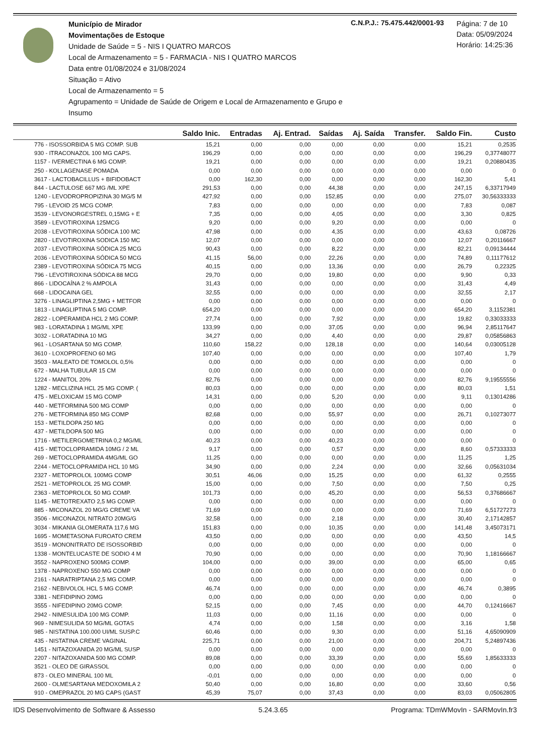Município de Mirador
Movimentações de Estoque
Unidade de Saúde = 5 - NIS I QUATRO MARCOS
Local de Armazenamento = 5 - FARMACIA - NIS I QUATRO MARCOS
Data entre 01/08/2024 e 31/08/2024
Situação = Ativo
Local de Armazenamento = 5
Agrupamento = Unidade de Saúde de Origem e Local de Armazenamento e Grupo e Insumo
C.N.P.J.: 75.475.442/0001-93
Página: 7 de 10
Data: 05/09/2024
Horário: 14:25:36
| | Saldo Inic. | Entradas | Aj. Entrad. | Saídas | Aj. Saída | Transfer. | Saldo Fin. | Custo |
| --- | --- | --- | --- | --- | --- | --- | --- | --- |
| 776 - ISOSSORBIDA 5 MG COMP. SUB | 15,21 | 0,00 | 0,00 | 0,00 | 0,00 | 0,00 | 15,21 | 0,2535 |
| 930 - ITRACONAZOL 100 MG CAPS. | 196,29 | 0,00 | 0,00 | 0,00 | 0,00 | 0,00 | 196,29 | 0,37748077 |
| 1157 - IVERMECTINA 6 MG COMP. | 19,21 | 0,00 | 0,00 | 0,00 | 0,00 | 0,00 | 19,21 | 0,20880435 |
| 250 - KOLLAGENASE POMADA | 0,00 | 0,00 | 0,00 | 0,00 | 0,00 | 0,00 | 0,00 | 0 |
| 3617 - LACTOBACILLUS + BIFIDOBACT | 0,00 | 162,30 | 0,00 | 0,00 | 0,00 | 0,00 | 162,30 | 5,41 |
| 844 - LACTULOSE 667 MG /ML XPE | 291,53 | 0,00 | 0,00 | 44,38 | 0,00 | 0,00 | 247,15 | 6,33717949 |
| 1240 - LEVODROPROPIZINA 30 MG/5 M | 427,92 | 0,00 | 0,00 | 152,85 | 0,00 | 0,00 | 275,07 | 30,56333333 |
| 795 - LEVOID 25 MCG COMP. | 7,83 | 0,00 | 0,00 | 0,00 | 0,00 | 0,00 | 7,83 | 0,087 |
| 3539 - LEVONORGESTREL 0,15MG + E | 7,35 | 0,00 | 0,00 | 4,05 | 0,00 | 0,00 | 3,30 | 0,825 |
| 3589 - LEVOTIROXINA 125MCG | 9,20 | 0,00 | 0,00 | 9,20 | 0,00 | 0,00 | 0,00 | 0 |
| 2038 - LEVOTIROXINA SÓDICA 100 MC | 47,98 | 0,00 | 0,00 | 4,35 | 0,00 | 0,00 | 43,63 | 0,08726 |
| 2820 - LEVOTIROXINA SODICA 150 MC | 12,07 | 0,00 | 0,00 | 0,00 | 0,00 | 0,00 | 12,07 | 0,20116667 |
| 2037 - LEVOTIROXINA SÓDICA 25 MCG | 90,43 | 0,00 | 0,00 | 8,22 | 0,00 | 0,00 | 82,21 | 0,09134444 |
| 2036 - LEVOTIROXINA SÓDICA 50 MCG | 41,15 | 56,00 | 0,00 | 22,26 | 0,00 | 0,00 | 74,89 | 0,11177612 |
| 2389 - LEVOTIROXINA SÓDICA 75 MCG | 40,15 | 0,00 | 0,00 | 13,36 | 0,00 | 0,00 | 26,79 | 0,22325 |
| 796 - LEVOTIROXINA SÓDICA 88 MCG | 29,70 | 0,00 | 0,00 | 19,80 | 0,00 | 0,00 | 9,90 | 0,33 |
| 866 - LIDOCAÍNA 2 % AMPOLA | 31,43 | 0,00 | 0,00 | 0,00 | 0,00 | 0,00 | 31,43 | 4,49 |
| 668 - LIDOCAINA GEL | 32,55 | 0,00 | 0,00 | 0,00 | 0,00 | 0,00 | 32,55 | 2,17 |
| 3276 - LINAGLIPTINA 2,5MG + METFOR | 0,00 | 0,00 | 0,00 | 0,00 | 0,00 | 0,00 | 0,00 | 0 |
| 1813 - LINAGLIPTINA 5 MG COMP. | 654,20 | 0,00 | 0,00 | 0,00 | 0,00 | 0,00 | 654,20 | 3,1152381 |
| 2822 - LOPERAMIDA HCL 2 MG COMP. | 27,74 | 0,00 | 0,00 | 7,92 | 0,00 | 0,00 | 19,82 | 0,33033333 |
| 983 - LORATADINA 1 MG/ML XPE | 133,99 | 0,00 | 0,00 | 37,05 | 0,00 | 0,00 | 96,94 | 2,85117647 |
| 3032 - LORATADINA 10 MG | 34,27 | 0,00 | 0,00 | 4,40 | 0,00 | 0,00 | 29,87 | 0,05856863 |
| 961 - LOSARTANA 50 MG COMP. | 110,60 | 158,22 | 0,00 | 128,18 | 0,00 | 0,00 | 140,64 | 0,03005128 |
| 3610 - LOXOPROFENO 60 MG | 107,40 | 0,00 | 0,00 | 0,00 | 0,00 | 0,00 | 107,40 | 1,79 |
| 3503 - MALEATO DE TOMOLOL 0,5% | 0,00 | 0,00 | 0,00 | 0,00 | 0,00 | 0,00 | 0,00 | 0 |
| 672 - MALHA TUBULAR 15 CM | 0,00 | 0,00 | 0,00 | 0,00 | 0,00 | 0,00 | 0,00 | 0 |
| 1224 - MANITOL 20% | 82,76 | 0,00 | 0,00 | 0,00 | 0,00 | 0,00 | 82,76 | 9,19555556 |
| 1282 - MECLIZINA HCL 25 MG COMP. ( | 80,03 | 0,00 | 0,00 | 0,00 | 0,00 | 0,00 | 80,03 | 1,51 |
| 475 - MELOXICAM 15 MG COMP | 14,31 | 0,00 | 0,00 | 5,20 | 0,00 | 0,00 | 9,11 | 0,13014286 |
| 440 - METFORMINA 500 MG COMP | 0,00 | 0,00 | 0,00 | 0,00 | 0,00 | 0,00 | 0,00 | 0 |
| 276 - METFORMINA 850 MG COMP | 82,68 | 0,00 | 0,00 | 55,97 | 0,00 | 0,00 | 26,71 | 0,10273077 |
| 153 - METILDOPA 250 MG | 0,00 | 0,00 | 0,00 | 0,00 | 0,00 | 0,00 | 0,00 | 0 |
| 437 - METILDOPA 500 MG | 0,00 | 0,00 | 0,00 | 0,00 | 0,00 | 0,00 | 0,00 | 0 |
| 1716 - METILERGOMETRINA 0,2 MG/ML | 40,23 | 0,00 | 0,00 | 40,23 | 0,00 | 0,00 | 0,00 | 0 |
| 415 - METOCLOPRAMIDA 10MG / 2 ML | 9,17 | 0,00 | 0,00 | 0,57 | 0,00 | 0,00 | 8,60 | 0,57333333 |
| 269 - METOCLOPRAMIDA 4MG/ML GO | 11,25 | 0,00 | 0,00 | 0,00 | 0,00 | 0,00 | 11,25 | 1,25 |
| 2244 - METOCLOPRAMIDA HCL 10 MG | 34,90 | 0,00 | 0,00 | 2,24 | 0,00 | 0,00 | 32,66 | 0,05631034 |
| 2327 - METOPROLOL 100MG COMP | 30,51 | 46,06 | 0,00 | 15,25 | 0,00 | 0,00 | 61,32 | 0,2555 |
| 2521 - METOPROLOL 25 MG COMP. | 15,00 | 0,00 | 0,00 | 7,50 | 0,00 | 0,00 | 7,50 | 0,25 |
| 2363 - METOPROLOL 50 MG COMP. | 101,73 | 0,00 | 0,00 | 45,20 | 0,00 | 0,00 | 56,53 | 0,37686667 |
| 1145 - METOTREXATO 2,5 MG COMP. | 0,00 | 0,00 | 0,00 | 0,00 | 0,00 | 0,00 | 0,00 | 0 |
| 885 - MICONAZOL 20 MG/G CREME VA | 71,69 | 0,00 | 0,00 | 0,00 | 0,00 | 0,00 | 71,69 | 6,51727273 |
| 3506 - MICONAZOL NITRATO 20MG/G | 32,58 | 0,00 | 0,00 | 2,18 | 0,00 | 0,00 | 30,40 | 2,17142857 |
| 3034 - MIKANIA GLOMERATA 117,6 MG | 151,83 | 0,00 | 0,00 | 10,35 | 0,00 | 0,00 | 141,48 | 3,45073171 |
| 1695 - MOMETASONA FUROATO CREM | 43,50 | 0,00 | 0,00 | 0,00 | 0,00 | 0,00 | 43,50 | 14,5 |
| 3519 - MONONITRATO DE ISOSSORBID | 0,00 | 0,00 | 0,00 | 0,00 | 0,00 | 0,00 | 0,00 | 0 |
| 1338 - MONTELUCASTE DE SODIO 4 M | 70,90 | 0,00 | 0,00 | 0,00 | 0,00 | 0,00 | 70,90 | 1,18166667 |
| 3552 - NAPROXENO 500MG COMP. | 104,00 | 0,00 | 0,00 | 39,00 | 0,00 | 0,00 | 65,00 | 0,65 |
| 1378 - NAPROXENO 550 MG COMP | 0,00 | 0,00 | 0,00 | 0,00 | 0,00 | 0,00 | 0,00 | 0 |
| 2161 - NARATRIPTANA 2,5 MG COMP. | 0,00 | 0,00 | 0,00 | 0,00 | 0,00 | 0,00 | 0,00 | 0 |
| 2162 - NEBIVOLOL HCL 5 MG COMP. | 46,74 | 0,00 | 0,00 | 0,00 | 0,00 | 0,00 | 46,74 | 0,3895 |
| 3381 - NEFIDIPINO 20MG | 0,00 | 0,00 | 0,00 | 0,00 | 0,00 | 0,00 | 0,00 | 0 |
| 3555 - NIFEDIPINO 20MG COMP. | 52,15 | 0,00 | 0,00 | 7,45 | 0,00 | 0,00 | 44,70 | 0,12416667 |
| 2942 - NIMESULIDA 100 MG COMP. | 11,03 | 0,00 | 0,00 | 11,16 | 0,00 | 0,00 | 0,00 | 0 |
| 969 - NIMESULIDA 50 MG/ML GOTAS | 4,74 | 0,00 | 0,00 | 1,58 | 0,00 | 0,00 | 3,16 | 1,58 |
| 985 - NISTATINA 100.000 UI/ML SUSP.C | 60,46 | 0,00 | 0,00 | 9,30 | 0,00 | 0,00 | 51,16 | 4,65090909 |
| 435 - NISTATINA CREME VAGINAL | 225,71 | 0,00 | 0,00 | 21,00 | 0,00 | 0,00 | 204,71 | 5,24897436 |
| 1451 - NITAZOXANIDA 20 MG/ML SUSP | 0,00 | 0,00 | 0,00 | 0,00 | 0,00 | 0,00 | 0,00 | 0 |
| 2207 - NITAZOXANIDA 500 MG COMP. | 89,08 | 0,00 | 0,00 | 33,39 | 0,00 | 0,00 | 55,69 | 1,85633333 |
| 3521 - OLEO DE GIRASSOL | 0,00 | 0,00 | 0,00 | 0,00 | 0,00 | 0,00 | 0,00 | 0 |
| 873 - OLEO MINERAL 100 ML | -0,01 | 0,00 | 0,00 | 0,00 | 0,00 | 0,00 | 0,00 | 0 |
| 2600 - OLMESARTANA MEDOXOMILA 2 | 50,40 | 0,00 | 0,00 | 16,80 | 0,00 | 0,00 | 33,60 | 0,56 |
| 910 - OMEPRAZOL 20 MG CAPS (GAST | 45,39 | 75,07 | 0,00 | 37,43 | 0,00 | 0,00 | 83,03 | 0,05062805 |
IDS Desenvolvimento de Software & Assesso 5.24.3.65 Programa: TDmWMovIn - SARMovIn.fr3